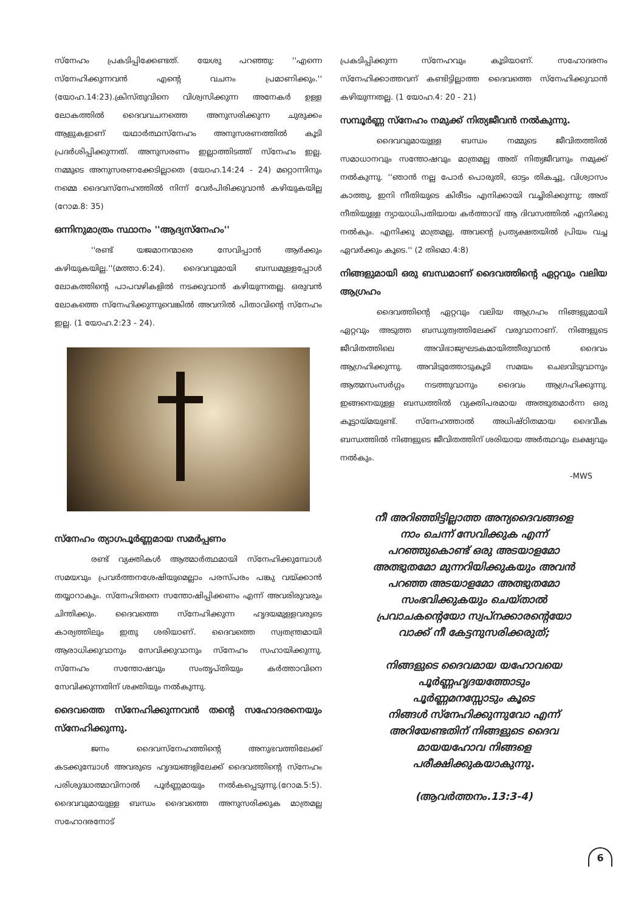സ്നേഹം പ്രകടിപ്പിക്കേണ്ടത്. യേശു പറഞ്ഞു: ''എന്നെ സ്നേഹിക്കുന്നവൻ എന്റെ വചനം പ്രമാണിക്കും.'' (യോഹ.14:23).ക്രിസ്തുവിനെ വിശ്വസിക്കുന്ന അനേകർ ഉള്ള ലോകത്തിൽ ദൈവവചനത്തെ അനുസരിക്കുന്ന ചുരുക്കം ആളുകളാണ് യഥാർത്ഥസ്നേഹം അനുസരണത്തിൽ കൂടി പ്രദർശിപ്പിക്കുന്നത്. അനുസരണം ഇല്ലാത്തിടത്ത് സ്നേഹം ഇല്ല. നമ്മുടെ അനുസരണക്കേടില്ലാതെ (യോഹ.14:24 - 24) മറ്റൊന്നിനും നമ്മെ ദൈവസ്നേഹത്തിൽ നിന്ന് വേർപിരിക്കുവാൻ കഴിയുകയില്ല (റോമ.8: 35)
ഒന്നിനുമാത്രം സ്ഥാനം ''ആദ്യസ്നേഹം''
''രണ്ട് യജമാനന്മാരെ സേവിപ്പാൻ ആർക്കും കഴിയുകയില്ല.''(മത്താ.6:24). ദൈവവുമായി ബന്ധമുള്ളപ്പോൾ ലോകത്തിന്റെ പാപവഴികളിൽ നടക്കുവാൻ കഴിയുന്നതല്ല. ഒരുവൻ ലോകത്തെ സ്നേഹിക്കുന്നുവെങ്കിൽ അവനിൽ പിതാവിന്റെ സ്നേഹം ഇല്ല. (1 യോഹ.2:23 - 24).
സ്നേഹം ത്യാഗപൂർണ്ണമായ സമർപ്പണം
രണ്ട് വ്യക്തികൾ ആത്മാർത്ഥമായി സ്നേഹിക്കുമ്പോൾ സമയവും പ്രവർത്തനശേഷിയുമെല്ലാം പരസ്പരം പങ്കു വയ്ക്കാൻ തയ്യാറാകും. സ്നേഹിതനെ സന്തോഷിപ്പിക്കണം എന്ന് അവരിരുവരും ചിന്തിക്കും. ദൈവത്തെ സ്നേഹിക്കുന്ന ഹൃദയമുള്ളവരുടെ കാര്യത്തിലും ഇതു ശരിയാണ്. ദൈവത്തെ സ്വതന്ത്രമായി ആരാധിക്കുവാനും സേവിക്കുവാനും സ്നേഹം സഹായിക്കുന്നു. സ്നേഹം സന്തോഷവും സംതൃപ്തിയും കർത്താവിനെ സേവിക്കുന്നതിന് ശക്തിയും നൽകുന്നു.
ദൈവത്തെ സ്നേഹിക്കുന്നവൻ തന്റെ സഹോദരനെയും സ്നേഹിക്കുന്നു.
ജനം ദൈവസ്നേഹത്തിന്റെ അനുഭവത്തിലേക്ക് കടക്കുമ്പോൾ അവരുടെ ഹൃദയങ്ങളിലേക്ക് ദൈവത്തിന്റെ സ്നേഹം പരിശുദ്ധാത്മാവിനാൽ പൂർണ്ണമായും നൽകപ്പെടുന്നു.(റോമ.5:5). ദൈവവുമായുള്ള ബന്ധം ദൈവത്തെ അനുസരിക്കുക മാത്രമല്ല സഹോദരനോട്
പ്രകടിപ്പിക്കുന്ന സ്നേഹവും കൂടിയാണ്. സഹോദരനം സ്നേഹിക്കാത്തവന് കണ്ടിട്ടില്ലാത്ത ദൈവത്തെ സ്നേഹിക്കുവാൻ കഴിയുന്നതല്ല. (1 യോഹ.4: 20 - 21)
സമ്പൂർണ്ണ സ്നേഹം നമുക്ക് നിത്യജീവൻ നൽകുന്നു.
ദൈവവുമായുള്ള ബന്ധം നമ്മുടെ ജീവിതത്തിൽ സമാധാനവും സന്തോഷവും മാത്രമല്ല അത് നിത്യജീവനും നമുക്ക് നൽകുന്നു. ''ഞാൻ നല്ല പോർ പൊരുതി, ഓട്ടം തികച്ചു, വിശ്വാസം കാത്തു, ഇനി നീതിയുടെ കിരീടം എനിക്കായി വച്ചിരിക്കുന്നു; അത് നീതിയുള്ള ന്യായാധിപതിയായ കർത്താവ് ആ ദിവസത്തിൽ എനിക്കു നൽകും. എനിക്കു മാത്രമല്ല, അവന്റെ പ്രത്യക്ഷതയിൽ പ്രിയം വച്ച ഏവർക്കും കൂടെ.'' (2 തിമൊ.4:8)
നിങ്ങളുമായി ഒരു ബന്ധമാണ് ദൈവത്തിന്റെ ഏറ്റവും വലിയ ആഗ്രഹം
ദൈവത്തിന്റെ ഏറ്റവും വലിയ ആഗ്രഹം നിങ്ങളുമായി ഏറ്റവും അടുത്ത ബന്ധുത്വത്തിലേക്ക് വരുവാനാണ്. നിങ്ങളുടെ ജീവിതത്തിലെ അവിഭാജ്യഘടകമായിത്തീരുവാൻ ദൈവം ആഗ്രഹിക്കുന്നു. അവിടുത്തോടുകൂടി സമയം ചെലവിടുവാനും ആത്മസംസർഗ്ഗം നടത്തുവാനും ദൈവം ആഗ്രഹിക്കുന്നു. ഇങ്ങനെയുള്ള ബന്ധത്തിൽ വ്യക്തിപരമായ അത്ഭുതമാർന്ന ഒരു കൂട്ടായ്മയുണ്ട്. സ്നേഹത്താൽ അധിഷ്ഠിതമായ ദൈവീക ബന്ധത്തിൽ നിങ്ങളുടെ ജീവിതത്തിന് ശരിയായ അർത്ഥവും ലക്ഷ്യവും നൽകും.
-MWS
നീ അറിഞ്ഞിട്ടില്ലാത്ത അന്യദൈവങ്ങളെ
നാം ചെന്ന് സേവിക്കുക എന്ന്
പറഞ്ഞുകൊണ്ട് ഒരു അടയാളമോ
അത്ഭുതമോ മുന്നറിയിക്കുകയും അവൻ
പറഞ്ഞ അടയാളമോ അത്ഭുതമോ
സംഭവിക്കുകയും ചെയ്താൽ
പ്രവാചകന്റെയോ സ്വപ്നക്കാരന്റെയോ
വാക്ക് നീ കേട്ടനുസരിക്കരുത്;
നിങ്ങളുടെ ദൈവമായ യഹോവയെ
പൂർണ്ണഹൃദയത്തോടും
പൂർണ്ണമനസ്സോടും കൂടെ
നിങ്ങൾ സ്നേഹിക്കുന്നുവോ എന്ന്
അറിയേണ്ടതിന് നിങ്ങളുടെ ദൈവ
മായയഹോവ നിങ്ങളെ
പരീക്ഷിക്കുകയാകുന്നു.
(ആവർത്തനം.13:3-4)
6